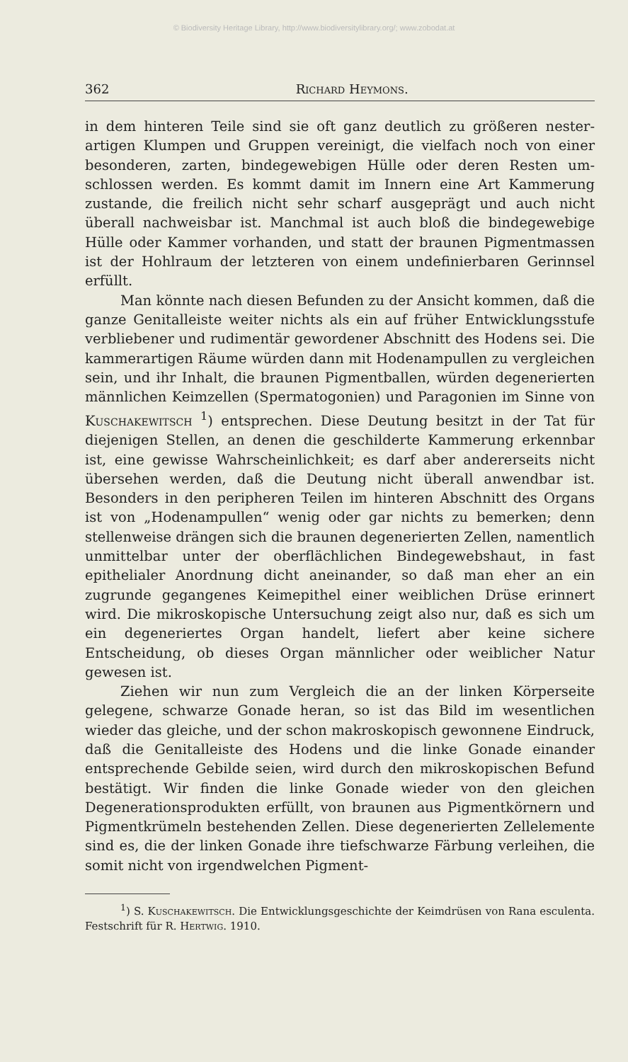© Biodiversity Heritage Library, http://www.biodiversitylibrary.org/; www.zobodat.at
362 Richard Heymons.
in dem hinteren Teile sind sie oft ganz deutlich zu größeren nester­artigen Klumpen und Gruppen vereinigt, die vielfach noch von einer besonderen, zarten, bindegewebigen Hülle oder deren Resten um­schlossen werden. Es kommt damit im Innern eine Art Kammerung zustande, die freilich nicht sehr scharf ausgeprägt und auch nicht überall nachweisbar ist. Manchmal ist auch bloß die bindegewebige Hülle oder Kammer vorhanden, und statt der braunen Pigmentmassen ist der Hohlraum der letzteren von einem undefinierbaren Gerinnsel erfüllt.
Man könnte nach diesen Befunden zu der Ansicht kommen, daß die ganze Genitalleiste weiter nichts als ein auf früher Ent­wicklungsstufe verbliebener und rudimentär gewordener Abschnitt des Hodens sei. Die kammerartigen Räume würden dann mit Hoden­ampullen zu vergleichen sein, und ihr Inhalt, die braunen Pigment­ballen, würden degenerierten männlichen Keimzellen (Spermatogonien) und Paragonien im Sinne von Kuschakewitsch <sup>1</sup>) entsprechen. Diese Deutung besitzt in der Tat für diejenigen Stellen, an denen die geschilderte Kammerung erkennbar ist, eine gewisse Wahrscheinlich­keit; es darf aber andererseits nicht übersehen werden, daß die Deutung nicht überall anwendbar ist. Besonders in den peripheren Teilen im hinteren Abschnitt des Organs ist von „Hodenampullen“ wenig oder gar nichts zu bemerken; denn stellenweise drängen sich die braunen degenerierten Zellen, namentlich unmittelbar unter der oberflächlichen Bindegewebshaut, in fast epithelialer Anordnung dicht aneinander, so daß man eher an ein zugrunde gegangenes Keim­epithel einer weiblichen Drüse erinnert wird. Die mikroskopische Untersuchung zeigt also nur, daß es sich um ein degeneriertes Organ handelt, liefert aber keine sichere Entscheidung, ob dieses Organ männlicher oder weiblicher Natur gewesen ist.
Ziehen wir nun zum Vergleich die an der linken Körperseite gelegene, schwarze Gonade heran, so ist das Bild im wesentlichen wieder das gleiche, und der schon makroskopisch gewonnene Ein­druck, daß die Genitalleiste des Hodens und die linke Gonade ein­ander entsprechende Gebilde seien, wird durch den mikroskopischen Befund bestätigt. Wir finden die linke Gonade wieder von den gleichen Degenerationsprodukten erfüllt, von braunen aus Pigment­körnern und Pigmentkrümeln bestehenden Zellen. Diese degenerierten Zellelemente sind es, die der linken Gonade ihre tiefschwarze Färbung verleihen, die somit nicht von irgendwelchen Pigment-
<sup>1</sup>) S. Kuschakewitsch. Die Entwicklungsgeschichte der Keimdrüsen von Rana esculenta. Festschrift für R. Hertwig. 1910.